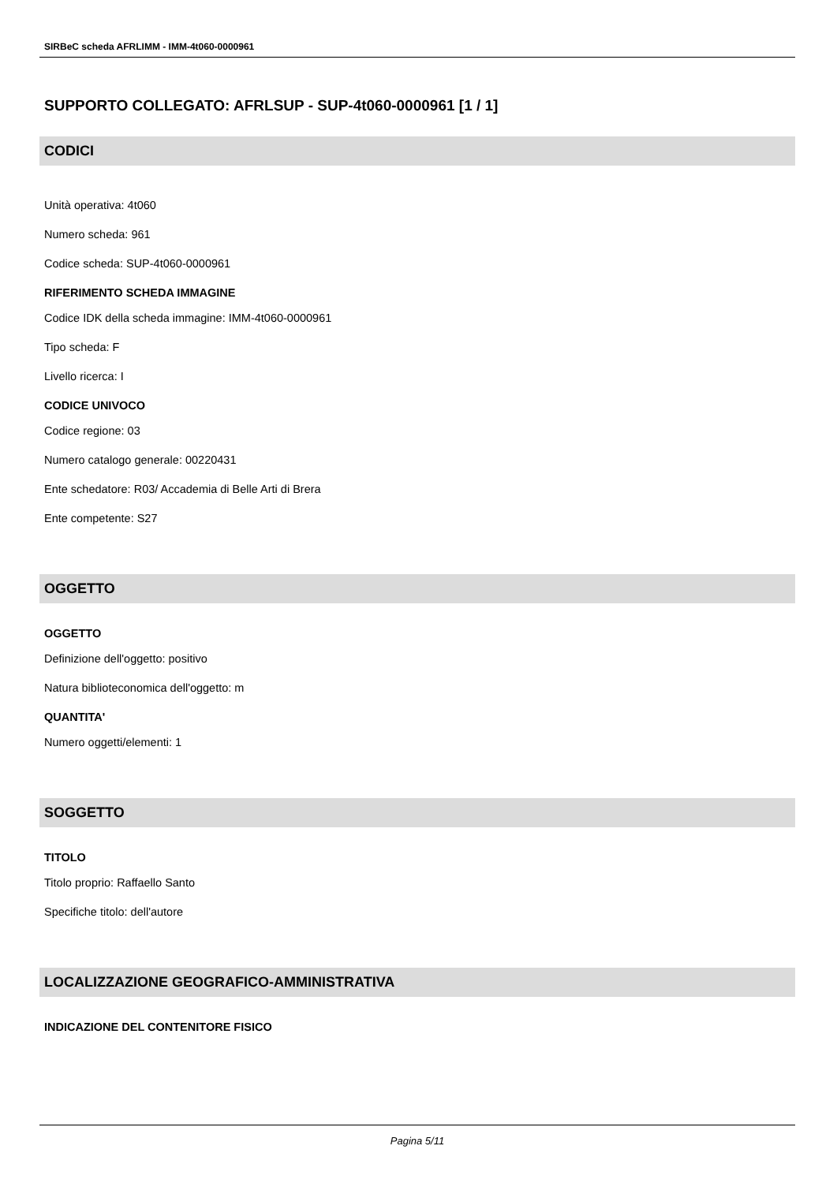SIRBeC scheda AFRLIMM - IMM-4t060-0000961
SUPPORTO COLLEGATO: AFRLSUP - SUP-4t060-0000961 [1 / 1]
CODICI
Unità operativa: 4t060
Numero scheda: 961
Codice scheda: SUP-4t060-0000961
RIFERIMENTO SCHEDA IMMAGINE
Codice IDK della scheda immagine: IMM-4t060-0000961
Tipo scheda: F
Livello ricerca: I
CODICE UNIVOCO
Codice regione: 03
Numero catalogo generale: 00220431
Ente schedatore: R03/ Accademia di Belle Arti di Brera
Ente competente: S27
OGGETTO
OGGETTO
Definizione dell'oggetto: positivo
Natura biblioteconomica dell'oggetto: m
QUANTITA'
Numero oggetti/elementi: 1
SOGGETTO
TITOLO
Titolo proprio: Raffaello Santo
Specifiche titolo: dell'autore
LOCALIZZAZIONE GEOGRAFICO-AMMINISTRATIVA
INDICAZIONE DEL CONTENITORE FISICO
Pagina 5/11